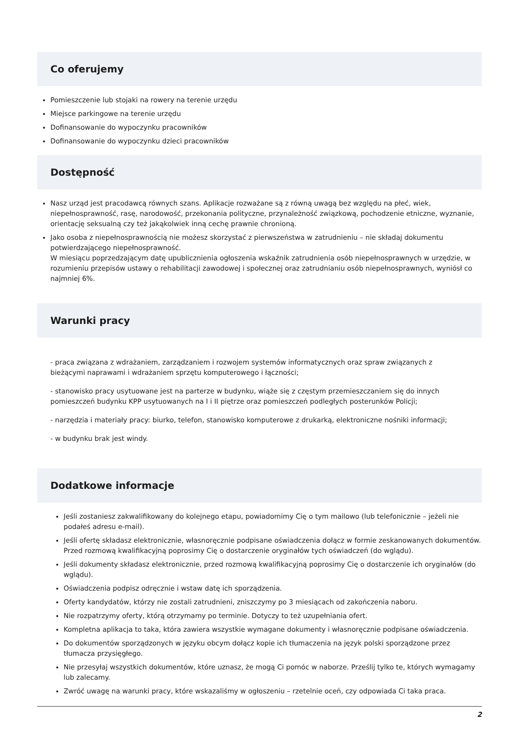Co oferujemy
Pomieszczenie lub stojaki na rowery na terenie urzędu
Miejsce parkingowe na terenie urzędu
Dofinansowanie do wypoczynku pracowników
Dofinansowanie do wypoczynku dzieci pracowników
Dostępność
Nasz urząd jest pracodawcą równych szans. Aplikacje rozważane są z równą uwagą bez względu na płeć, wiek, niepełnosprawność, rasę, narodowość, przekonania polityczne, przynależność związkową, pochodzenie etniczne, wyznanie, orientację seksualną czy też jakąkolwiek inną cechę prawnie chronioną.
Jako osoba z niepełnosprawnością nie możesz skorzystać z pierwszeństwa w zatrudnieniu – nie składaj dokumentu potwierdzającego niepełnosprawność.
W miesiącu poprzedzającym datę upublicznienia ogłoszenia wskaźnik zatrudnienia osób niepełnosprawnych w urzędzie, w rozumieniu przepisów ustawy o rehabilitacji zawodowej i społecznej oraz zatrudnianiu osób niepełnosprawnych, wyniósł co najmniej 6%.
Warunki pracy
- praca związana z wdrażaniem, zarządzaniem i rozwojem systemów informatycznych oraz spraw związanych z bieżącymi naprawami i wdrażaniem sprzętu komputerowego i łączności;
- stanowisko pracy usytuowane jest na parterze w budynku, wiąże się z częstym przemieszczaniem się do innych pomieszczeń budynku KPP usytuowanych na I i II piętrze oraz pomieszczeń podległych posterunków Policji;
- narzędzia i materiały pracy: biurko, telefon, stanowisko komputerowe z drukarką, elektroniczne nośniki informacji;
- w budynku brak jest windy.
Dodatkowe informacje
Jeśli zostaniesz zakwalifikowany do kolejnego etapu, powiadomimy Cię o tym mailowo (lub telefonicznie – jeżeli nie podałeś adresu e-mail).
Jeśli ofertę składasz elektronicznie, własnoręcznie podpisane oświadczenia dołącz w formie zeskanowanych dokumentów. Przed rozmową kwalifikacyjną poprosimy Cię o dostarczenie oryginałów tych oświadczeń (do wglądu).
Jeśli dokumenty składasz elektronicznie, przed rozmową kwalifikacyjną poprosimy Cię o dostarczenie ich oryginałów (do wglądu).
Oświadczenia podpisz odręcznie i wstaw datę ich sporządzenia.
Oferty kandydatów, którzy nie zostali zatrudnieni, zniszczymy po 3 miesiącach od zakończenia naboru.
Nie rozpatrzymy oferty, którą otrzymamy po terminie. Dotyczy to też uzupełniania ofert.
Kompletna aplikacja to taka, która zawiera wszystkie wymagane dokumenty i własnoręcznie podpisane oświadczenia.
Do dokumentów sporządzonych w języku obcym dołącz kopie ich tłumaczenia na język polski sporządzone przez tłumacza przysięgłego.
Nie przesyłaj wszystkich dokumentów, które uznasz, że mogą Ci pomóc w naborze. Prześlij tylko te, których wymagamy lub zalecamy.
Zwróć uwagę na warunki pracy, które wskazaliśmy w ogłoszeniu – rzetelnie oceń, czy odpowiada Ci taka praca.
2